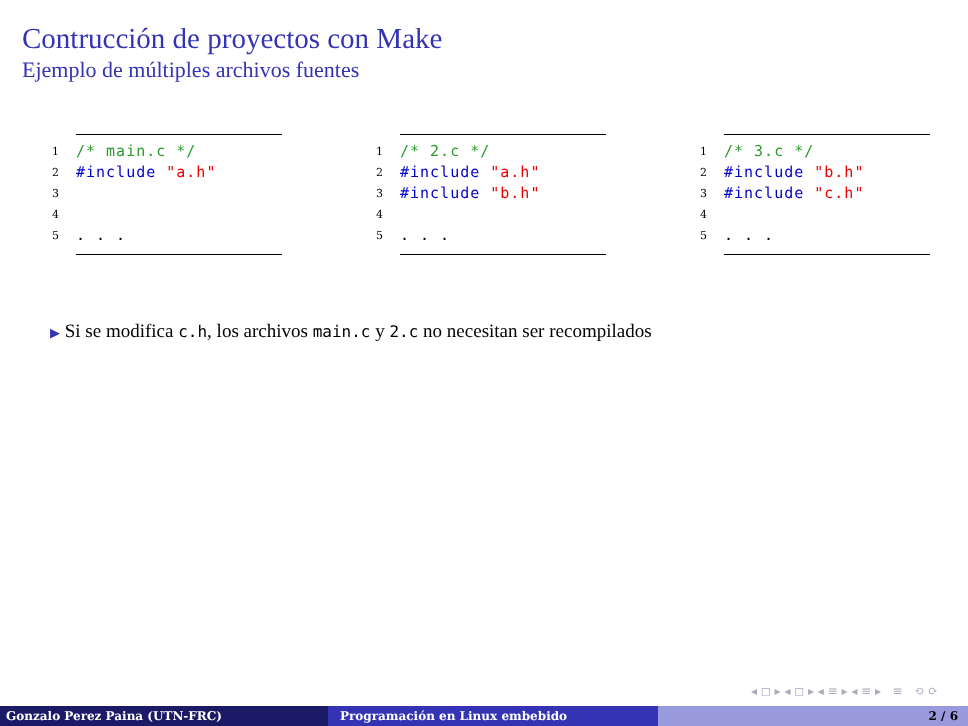Contrucción de proyectos con Make
Ejemplo de múltiples archivos fuentes
1 /* main.c */
2 #include "a.h"
3 4 5. . .
1 /* 2.c */
2 #include "a.h"
3 #include "b.h"
4 5. . .
1 /* 3.c */
2 #include "b.h"
3 #include "c.h"
4 5. . .
▶ Si se modifica c.h, los archivos main.c y 2.c no necesitan ser recompilados
◂ ◻ ▸ ◂ ◻ ▸ ◂ ≡ ▸ ◂ ≡ ▸ ≡ ⟲ ⟳
Gonzalo Perez Paina (UTN-FRC) Programación en Linux embebido 2 / 6